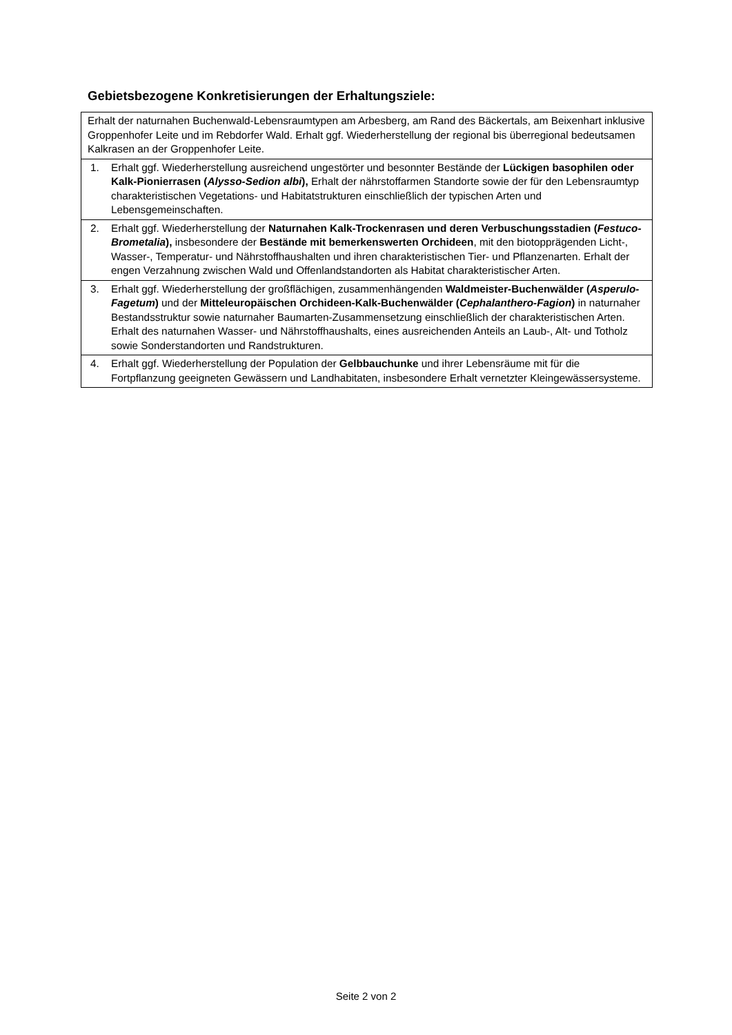Gebietsbezogene Konkretisierungen der Erhaltungsziele:
| Erhalt der naturnahen Buchenwald-Lebensraumtypen am Arbesberg, am Rand des Bäckertals, am Beixenhart inklusive Groppenhofer Leite und im Rebdorfer Wald. Erhalt ggf. Wiederherstellung der regional bis überregional bedeutsamen Kalkrasen an der Groppenhofer Leite. |
| 1. Erhalt ggf. Wiederherstellung ausreichend ungestörter und besonnter Bestände der Lückigen basophilen oder Kalk-Pionierrasen ( Alysso-Sedion albi ), Erhalt der nährstoffarmen Standorte sowie der für den Lebensraumtyp charakteristischen Vegetations- und Habitatstrukturen einschließlich der typischen Arten und Lebensgemeinschaften. |
| 2. Erhalt ggf. Wiederherstellung der Naturnahen Kalk-Trockenrasen und deren Verbuschungsstadien ( Festuco-Brometalia ), insbesondere der Bestände mit bemerkenswerten Orchideen , mit den biotopprägenden Licht-, Wasser-, Temperatur- und Nährstoffhaushalten und ihren charakteristischen Tier- und Pflanzenarten. Erhalt der engen Verzahnung zwischen Wald und Offenlandstandorten als Habitat charakteristischer Arten. |
| 3. Erhalt ggf. Wiederherstellung der großflächigen, zusammenhängenden Waldmeister-Buchenwälder ( Asperulo-Fagetum ) und der Mitteleuropäischen Orchideen-Kalk-Buchenwälder ( Cephalanthero-Fagion ) in naturnaher Bestandsstruktur sowie naturnaher Baumarten-Zusammensetzung einschließlich der charakteristischen Arten. Erhalt des naturnahen Wasser- und Nährstoffhaushalts, eines ausreichenden Anteils an Laub-, Alt- und Totholz sowie Sonderstandorten und Randstrukturen. |
| 4. Erhalt ggf. Wiederherstellung der Population der Gelbbauchunke und ihrer Lebensräume mit für die Fortpflanzung geeigneten Gewässern und Landhabitaten, insbesondere Erhalt vernetzter Kleingewässersysteme. |
Seite 2 von 2